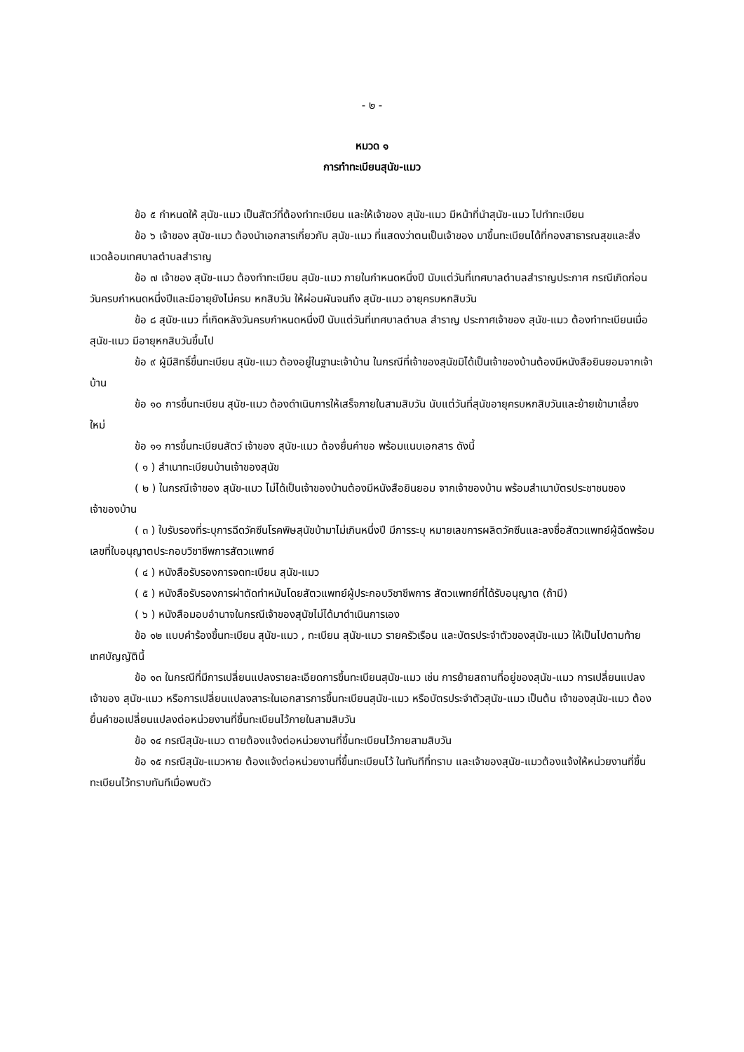- ๒ -
หมวด ๑
การทำทะเบียนสุนัข-แมว
ข้อ ๕ กำหนดให้ สุนัข-แมว เป็นสัตว์ที่ต้องทำทะเบียน และให้เจ้าของ สุนัข-แมว มีหน้าที่นำสุนัข-แมว ไปทำทะเบียน
ข้อ ๖ เจ้าของ สุนัข-แมว ต้องนำเอกสารเกี่ยวกับ สุนัข-แมว ที่แสดงว่าตนเป็นเจ้าของ มาขึ้นทะเบียนได้ที่กองสาธารณสุขและสิ่งแวดล้อมเทศบาลตำบลสำราญ
ข้อ ๗ เจ้าของ สุนัข-แมว ต้องทำทะเบียน สุนัข-แมว ภายในกำหนดหนึ่งปี นับแต่วันที่เทศบาลตำบลสำราญประกาศ กรณีเกิดก่อนวันครบกำหนดหนึ่งปีและมีอายุยังไม่ครบ หกสิบวัน ให้ผ่อนผันจนถึง สุนัข-แมว อายุครบหกสิบวัน
ข้อ ๘ สุนัข-แมว ที่เกิดหลังวันครบกำหนดหนึ่งปี นับแต่วันที่เทศบาลตำบล สำราญ ประกาศเจ้าของ สุนัข-แมว ต้องทำทะเบียนเมื่อ สุนัข-แมว มีอายุหกสิบวันขึ้นไป
ข้อ ๙ ผู้มีสิทธิ์ขึ้นทะเบียน สุนัข-แมว ต้องอยู่ในฐานะเจ้าบ้าน ในกรณีที่เจ้าของสุนัขมิได้เป็นเจ้าของบ้านต้องมีหนังสือยินยอมจากเจ้าบ้าน
ข้อ ๑๐ การขึ้นทะเบียน สุนัข-แมว ต้องดำเนินการให้เสร็จภายในสามสิบวัน นับแต่วันที่สุนัขอายุครบหกสิบวันและย้ายเข้ามาเลี้ยงใหม่
ข้อ ๑๑ การขึ้นทะเบียนสัตว์ เจ้าของ สุนัข-แมว ต้องยื่นคำขอ พร้อมแนบเอกสาร ดังนี้
( ๑ ) สำเนาทะเบียนบ้านเจ้าของสุนัข
( ๒ ) ในกรณีเจ้าของ สุนัข-แมว ไม่ได้เป็นเจ้าของบ้านต้องมีหนังสือยินยอม จากเจ้าของบ้าน พร้อมสำเนาบัตรประชาชนของเจ้าของบ้าน
( ๓ ) ใบรับรองที่ระบุการฉีดวัคซีนโรคพิษสุนัขบ้ามาไม่เกินหนึ่งปี มีการระบุ หมายเลขการผลิตวัคซีนและลงชื่อสัตวแพทย์ผู้ฉีดพร้อมเลขที่ใบอนุญาตประกอบวิชาชีพการสัตวแพทย์
( ๔ ) หนังสือรับรองการจดทะเบียน สุนัข-แมว
( ๕ ) หนังสือรับรองการผ่าตัดทำหมันโดยสัตวแพทย์ผู้ประกอบวิชาชีพการ สัตวแพทย์ที่ได้รับอนุญาต (ถ้ามี)
( ๖ ) หนังสือมอบอำนาจในกรณีเจ้าของสุนัขไม่ได้มาดำเนินการเอง
ข้อ ๑๒ แบบคำร้องขึ้นทะเบียน สุนัข-แมว , ทะเบียน สุนัข-แมว รายครัวเรือน และบัตรประจำตัวของสุนัข-แมว ให้เป็นไปตามท้ายเทศบัญญัตินี้
ข้อ ๑๓ ในกรณีที่มีการเปลี่ยนแปลงรายละเอียดการขึ้นทะเบียนสุนัข-แมว เช่น การย้ายสถานที่อยู่ของสุนัข-แมว การเปลี่ยนแปลงเจ้าของ สุนัข-แมว หรือการเปลี่ยนแปลงสาระในเอกสารการขึ้นทะเบียนสุนัข-แมว หรือบัตรประจำตัวสุนัข-แมว เป็นต้น เจ้าของสุนัข-แมว ต้องยื่นคำขอเปลี่ยนแปลงต่อหน่วยงานที่ขึ้นทะเบียนไว้ภายในสามสิบวัน
ข้อ ๑๔ กรณีสุนัข-แมว ตายต้องแจ้งต่อหน่วยงานที่ขึ้นทะเบียนไว้ภายสามสิบวัน
ข้อ ๑๕ กรณีสุนัข-แมวหาย ต้องแจ้งต่อหน่วยงานที่ขึ้นทะเบียนไว้ ในทันทีที่ทราบ และเจ้าของสุนัข-แมวต้องแจ้งให้หน่วยงานที่ขึ้นทะเบียนไว้ทราบทันทีเมื่อพบตัว